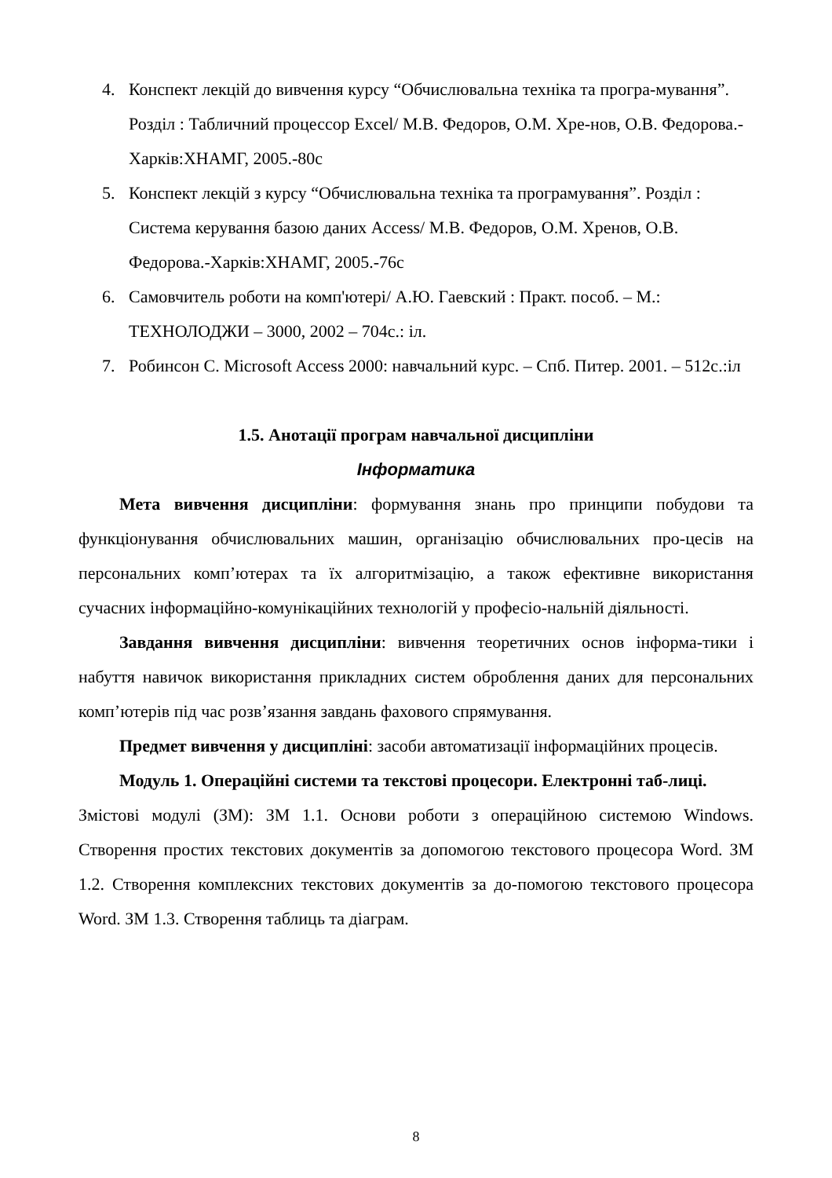4. Конспект лекцій до вивчення курсу “Обчислювальна техніка та програ-мування”. Розділ : Табличний процессор Excel/ М.В. Федоров, О.М. Хре-нов, О.В. Федорова.-Харків:ХНАМГ, 2005.-80с
5. Конспект лекцій з курсу “Обчислювальна техніка та програмування”. Розділ : Система керування базою даних Access/ М.В. Федоров, О.М. Хренов, О.В. Федорова.-Харків:ХНАМГ, 2005.-76с
6. Самовчитель роботи на комп'ютері/ А.Ю. Гаевский : Практ. пособ. – М.: ТЕХНОЛОДЖИ – 3000, 2002 – 704с.: іл.
7. Робинсон С. Microsoft Access 2000: навчальний курс. – Спб. Питер. 2001. – 512с.:іл
1.5. Анотації програм навчальної дисципліни
Інформатика
Мета вивчення дисципліни: формування знань про принципи побудови та функціонування обчислювальних машин, організацію обчислювальних про-цесів на персональних комп’ютерах та їх алгоритмізацію, а також ефективне використання сучасних інформаційно-комунікаційних технологій у професіо-нальній діяльності.
Завдання вивчення дисципліни: вивчення теоретичних основ інформа-тики і набуття навичок використання прикладних систем оброблення даних для персональних комп’ютерів під час розв’язання завдань фахового спрямування.
Предмет вивчення у дисципліні: засоби автоматизації інформаційних процесів.
Модуль 1. Операційні системи та текстові процесори. Електронні таб-лиці.
Змістові модулі (ЗМ): ЗМ 1.1. Основи роботи з операційною системою Windows. Створення простих текстових документів за допомогою текстового процесора Word. ЗМ 1.2. Створення комплексних текстових документів за до-помогою текстового процесора Word. ЗМ 1.3. Створення таблиць та діаграм.
8